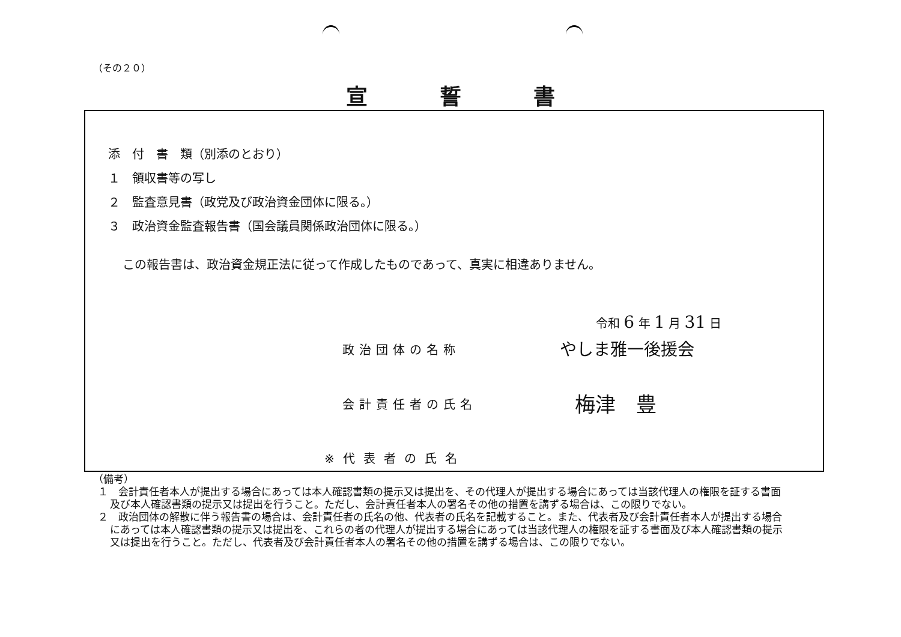（その２０）
宣誓書
添　付　書　類（別添のとおり）
１　領収書等の写し
２　監査意見書（政党及び政治資金団体に限る。）
３　政治資金監査報告書（国会議員関係政治団体に限る。）
この報告書は、政治資金規正法に従って作成したものであって、真実に相違ありません。
令和 6 年 1 月 31 日
政治団体の名称 やしま雅一後援会
会計責任者の氏名 梅津　豊
※代表者の氏名
（備考）
１　会計責任者本人が提出する場合にあっては本人確認書類の提示又は提出を、その代理人が提出する場合にあっては当該代理人の権限を証する書面及び本人確認書類の提示又は提出を行うこと。ただし、会計責任者本人の署名その他の措置を講ずる場合は、この限りでない。
２　政治団体の解散に伴う報告書の場合は、会計責任者の氏名の他、代表者の氏名を記載すること。また、代表者及び会計責任者本人が提出する場合にあっては本人確認書類の提示又は提出を、これらの者の代理人が提出する場合にあっては当該代理人の権限を証する書面及び本人確認書類の提示又は提出を行うこと。ただし、代表者及び会計責任者本人の署名その他の措置を講ずる場合は、この限りでない。